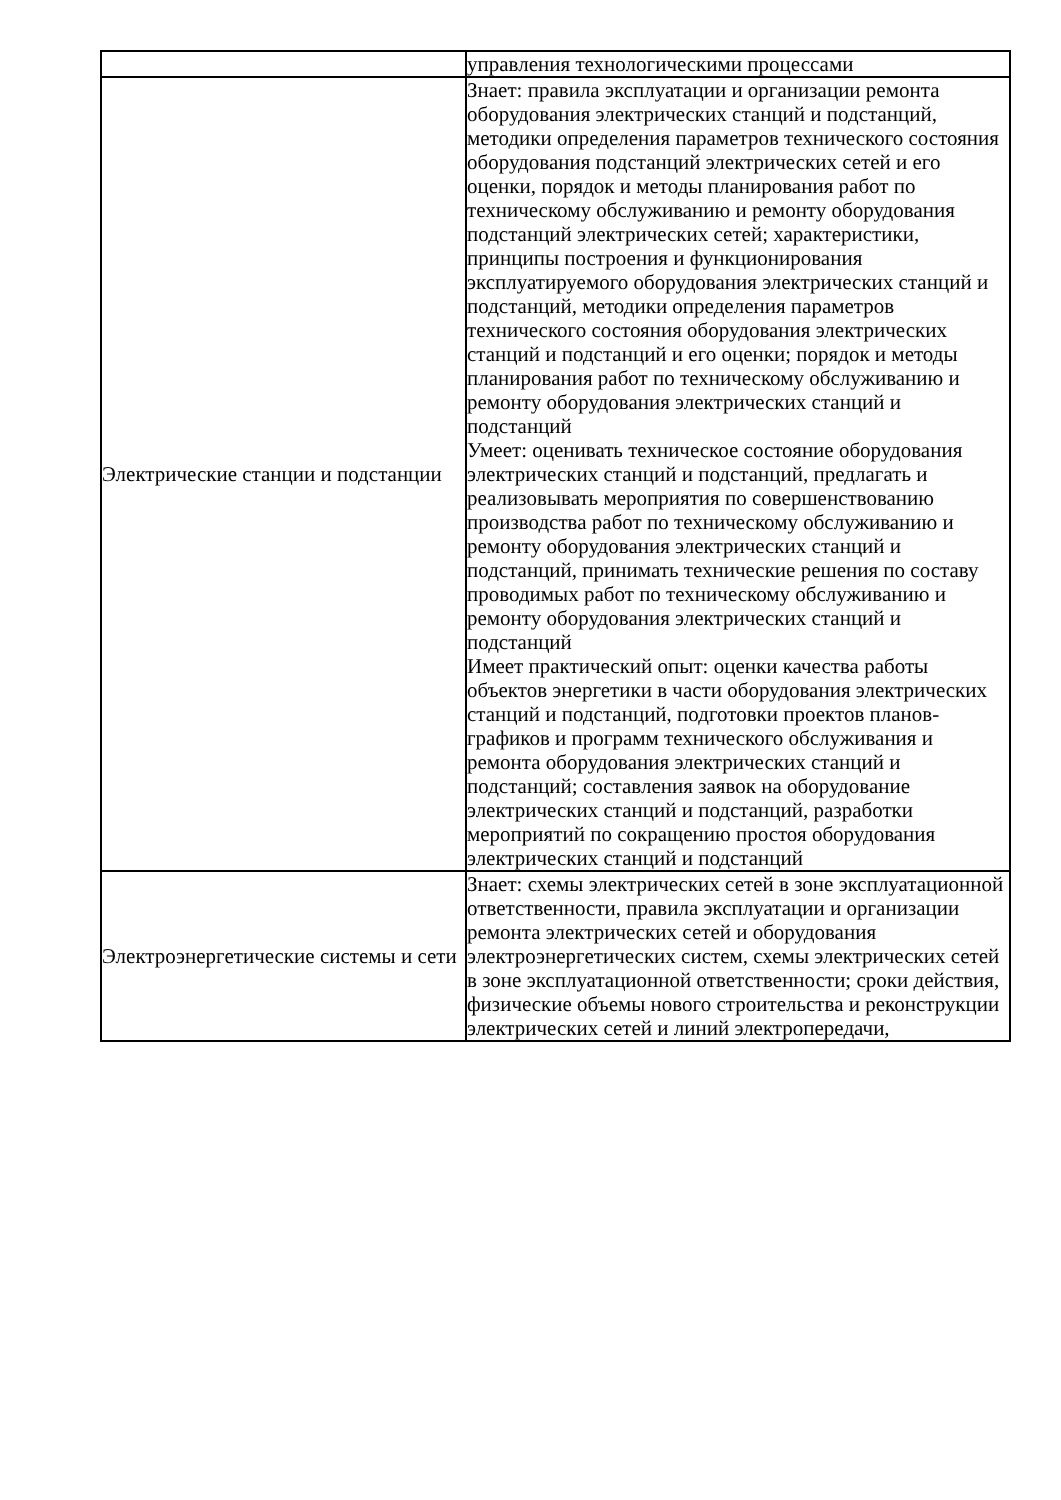| | управления технологическими процессами |
| Электрические станции и подстанции | Знает: правила эксплуатации и организации ремонта оборудования электрических станций и подстанций, методики определения параметров технического состояния оборудования подстанций электрических сетей и его оценки, порядок и методы планирования работ по техническому обслуживанию и ремонту оборудования подстанций электрических сетей; характеристики, принципы построения и функционирования эксплуатируемого оборудования электрических станций и подстанций, методики определения параметров технического состояния оборудования электрических станций и подстанций и его оценки; порядок и методы планирования работ по техническому обслуживанию и ремонту оборудования электрических станций и подстанций Умеет: оценивать техническое состояние оборудования электрических станций и подстанций, предлагать и реализовывать мероприятия по совершенствованию производства работ по техническому обслуживанию и ремонту оборудования электрических станций и подстанций, принимать технические решения по составу проводимых работ по техническому обслуживанию и ремонту оборудования электрических станций и подстанций Имеет практический опыт: оценки качества работы объектов энергетики в части оборудования электрических станций и подстанций, подготовки проектов планов-графиков и программ технического обслуживания и ремонта оборудования электрических станций и подстанций; составления заявок на оборудование электрических станций и подстанций, разработки мероприятий по сокращению простоя оборудования электрических станций и подстанций |
| Электроэнергетические системы и сети | Знает: схемы электрических сетей в зоне эксплуатационной ответственности, правила эксплуатации и организации ремонта электрических сетей и оборудования электроэнергетических систем, схемы электрических сетей в зоне эксплуатационной ответственности; сроки действия, физические объемы нового строительства и реконструкции электрических сетей и линий электропередачи, |